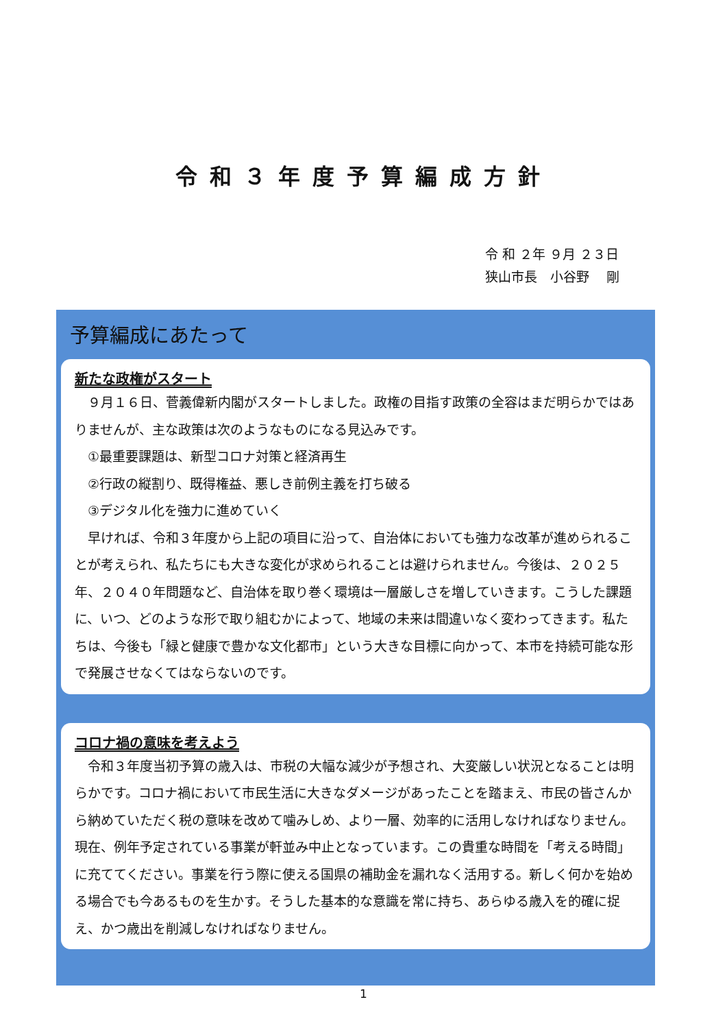令和３年度予算編成方針
令 和 ２年 ９月 ２３日
狭山市長　小谷野　 剛
予算編成にあたって
新たな政権がスタート
　９月１６日、菅義偉新内閣がスタートしました。政権の目指す政策の全容はまだ明らかではありませんが、主な政策は次のようなものになる見込みです。
　①最重要課題は、新型コロナ対策と経済再生
　②行政の縦割り、既得権益、悪しき前例主義を打ち破る
　③デジタル化を強力に進めていく
　早ければ、令和３年度から上記の項目に沿って、自治体においても強力な改革が進められることが考えられ、私たちにも大きな変化が求められることは避けられません。今後は、２０２５年、２０４０年問題など、自治体を取り巻く環境は一層厳しさを増していきます。こうした課題に、いつ、どのような形で取り組むかによって、地域の未来は間違いなく変わってきます。私たちは、今後も「緑と健康で豊かな文化都市」という大きな目標に向かって、本市を持続可能な形で発展させなくてはならないのです。
コロナ禍の意味を考えよう
　令和３年度当初予算の歳入は、市税の大幅な減少が予想され、大変厳しい状況となることは明らかです。コロナ禍において市民生活に大きなダメージがあったことを踏まえ、市民の皆さんから納めていただく税の意味を改めて噛みしめ、より一層、効率的に活用しなければなりません。現在、例年予定されている事業が軒並み中止となっています。この貴重な時間を「考える時間」に充ててください。事業を行う際に使える国県の補助金を漏れなく活用する。新しく何かを始める場合でも今あるものを生かす。そうした基本的な意識を常に持ち、あらゆる歳入を的確に捉え、かつ歳出を削減しなければなりません。
1